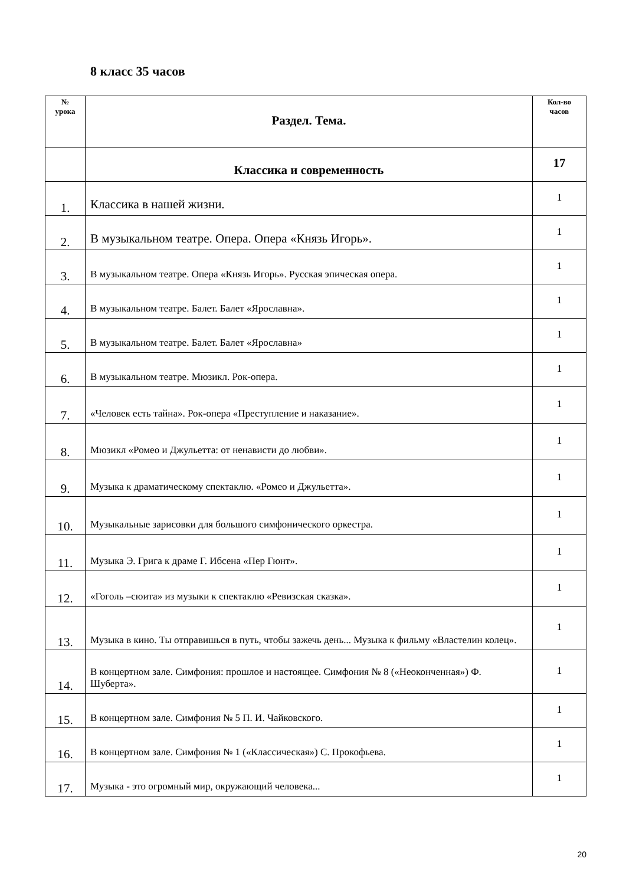8 класс 35 часов
| № урока | Раздел. Тема. | Кол-во часов |
| --- | --- | --- |
| | Классика и современность | 17 |
| 1. | Классика в нашей жизни. | 1 |
| 2. | В музыкальном театре. Опера. Опера «Князь Игорь». | 1 |
| 3. | В музыкальном театре. Опера «Князь Игорь». Русская эпическая опера. | 1 |
| 4. | В музыкальном театре. Балет. Балет «Ярославна». | 1 |
| 5. | В музыкальном театре. Балет. Балет «Ярославна» | 1 |
| 6. | В музыкальном театре. Мюзикл. Рок-опера. | 1 |
| 7. | «Человек есть тайна». Рок-опера «Преступление и наказание». | 1 |
| 8. | Мюзикл «Ромео и Джульетта: от ненависти до любви». | 1 |
| 9. | Музыка к драматическому спектаклю. «Ромео и Джульетта». | 1 |
| 10. | Музыкальные зарисовки для большого симфонического оркестра. | 1 |
| 11. | Музыка Э. Грига к драме Г. Ибсена «Пер Гюнт». | 1 |
| 12. | «Гоголь –сюита» из музыки к спектаклю «Ревизская сказка». | 1 |
| 13. | Музыка в кино. Ты отправишься в путь, чтобы зажечь день... Музыка к фильму «Властелин колец». | 1 |
| 14. | В концертном зале. Симфония: прошлое и настоящее. Симфония № 8 («Неоконченная») Ф. Шуберта». | 1 |
| 15. | В концертном зале. Симфония № 5 П. И. Чайковского. | 1 |
| 16. | В концертном зале. Симфония № 1 («Классическая») С. Прокофьева. | 1 |
| 17. | Музыка - это огромный мир, окружающий человека... | 1 |
20